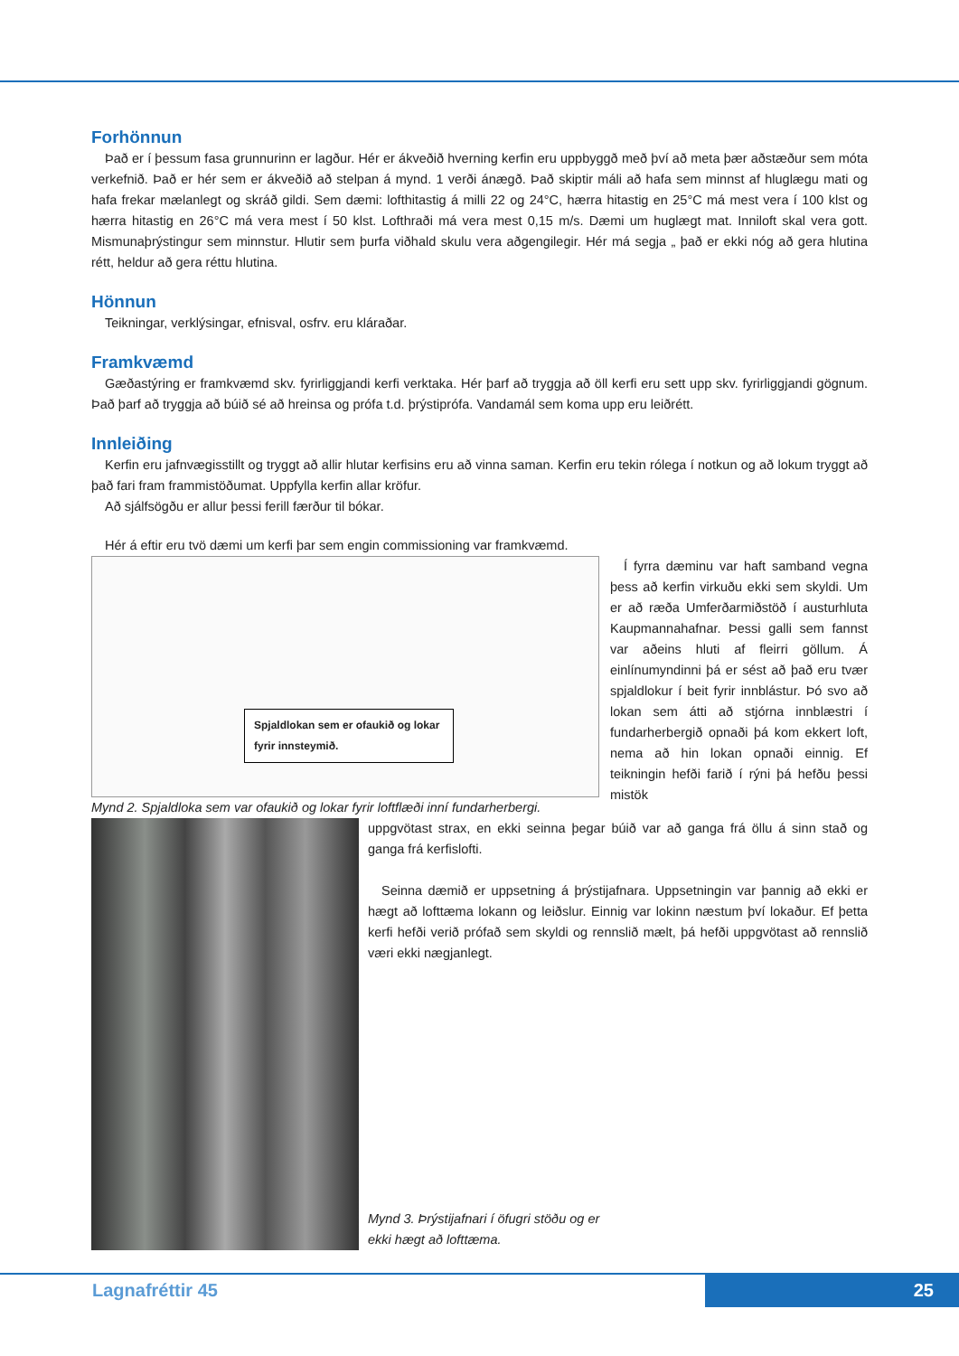Forhönnun
Það er í þessum fasa grunnurinn er lagður. Hér er ákveðið hverning kerfin eru uppbyggð með því að meta þær aðstæður sem móta verkefnið. Það er hér sem er ákveðið að stelpan á mynd. 1 verði ánægð. Það skiptir máli að hafa sem minnst af hluglægu mati og hafa frekar mælanlegt og skráð gildi. Sem dæmi: lofthitastig á milli 22 og 24°C, hærra hitastig en 25°C má mest vera í 100 klst og hærra hitastig en 26°C má vera mest í 50 klst. Lofthraði má vera mest 0,15 m/s. Dæmi um huglægt mat. Inniloft skal vera gott. Mismunaþrýstingur sem minnstur. Hlutir sem þurfa viðhald skulu vera aðgengilegir. Hér má segja „ það er ekki nóg að gera hlutina rétt, heldur að gera réttu hlutina.
Hönnun
Teikningar, verklýsingar, efnisval, osfrv. eru kláraðar.
Framkvæmd
Gæðastýring er framkvæmd skv. fyrirliggjandi kerfi verktaka. Hér þarf að tryggja að öll kerfi eru sett upp skv. fyrirliggjandi gögnum. Það þarf að tryggja að búið sé að hreinsa og prófa t.d. þrýstiprófa. Vandamál sem koma upp eru leiðrétt.
Innleiðing
Kerfin eru jafnvægisstillt og tryggt að allir hlutar kerfisins eru að vinna saman. Kerfin eru tekin rólega í notkun og að lokum tryggt að það fari fram frammistöðumat. Uppfylla kerfin allar kröfur.
Að sjálfsögðu er allur þessi ferill færður til bókar.
Hér á eftir eru tvö dæmi um kerfi þar sem engin commissioning var framkvæmd.
Spjaldlokan sem er ofaukið og lokar fyrir innsteymið.
Mynd 2. Spjaldloka sem var ofaukið og lokar fyrir loftflæði inní fundarherbergi.
Í fyrra dæminu var haft samband vegna þess að kerfin virkuðu ekki sem skyldi. Um er að ræða Umferðarmiðstöð í austurhluta Kaupmannahafnar. Þessi galli sem fannst var aðeins hluti af fleirri göllum. Á einlínumyndinni þá er sést að það eru tvær spjaldlokur í beit fyrir innblástur. Þó svo að lokan sem átti að stjórna innblæstri í fundarherbergið opnaði þá kom ekkert loft, nema að hin lokan opnaði einnig. Ef teikningin hefði farið í rýni þá hefðu þessi mistök
uppgvötast strax, en ekki seinna þegar búið var að ganga frá öllu á sinn stað og ganga frá kerfislofti.
Seinna dæmið er uppsetning á þrýstijafnara. Uppsetningin var þannig að ekki er hægt að lofttæma lokann og leiðslur. Einnig var lokinn næstum því lokaður. Ef þetta kerfi hefði verið prófað sem skyldi og rennslið mælt, þá hefði uppgvötast að rennslið væri ekki nægjanlegt.
Mynd 3. Þrýstijafnari í öfugri stöðu og er
ekki hægt að lofttæma.
Lagnafréttir 45 25